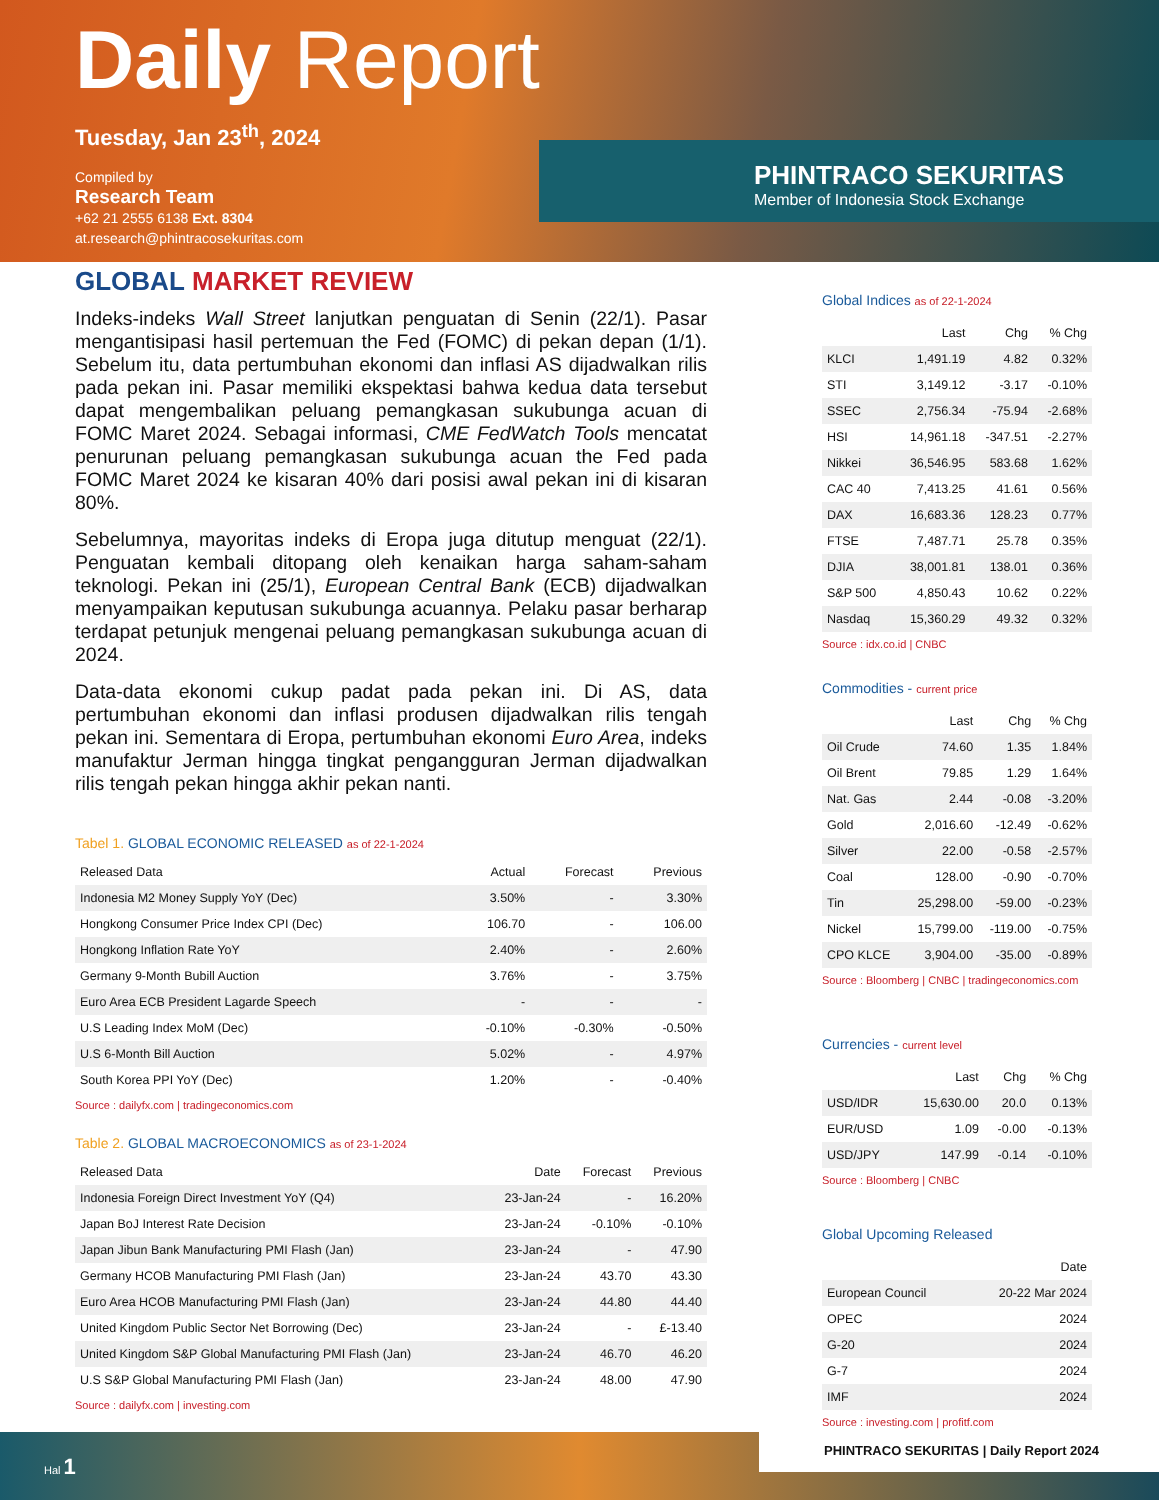Daily Report
Tuesday, Jan 23<sup>th</sup>, 2024
Compiled by
Research Team
+62 21 2555 6138 Ext. 8304
at.research@phintracosekuritas.com
PHINTRACO SEKURITAS
Member of Indonesia Stock Exchange
GLOBAL MARKET REVIEW
Indeks-indeks Wall Street lanjutkan penguatan di Senin (22/1). Pasar mengantisipasi hasil pertemuan the Fed (FOMC) di pekan depan (1/1). Sebelum itu, data pertumbuhan ekonomi dan inflasi AS dijadwalkan rilis pada pekan ini. Pasar memiliki ekspektasi bahwa kedua data tersebut dapat mengembalikan peluang pemangkasan sukubunga acuan di FOMC Maret 2024. Sebagai informasi, CME FedWatch Tools mencatat penurunan peluang pemangkasan sukubunga acuan the Fed pada FOMC Maret 2024 ke kisaran 40% dari posisi awal pekan ini di kisaran 80%.
Sebelumnya, mayoritas indeks di Eropa juga ditutup menguat (22/1). Penguatan kembali ditopang oleh kenaikan harga saham-saham teknologi. Pekan ini (25/1), European Central Bank (ECB) dijadwalkan menyampaikan keputusan sukubunga acuannya. Pelaku pasar berharap terdapat petunjuk mengenai peluang pemangkasan sukubunga acuan di 2024.
Data-data ekonomi cukup padat pada pekan ini. Di AS, data pertumbuhan ekonomi dan inflasi produsen dijadwalkan rilis tengah pekan ini. Sementara di Eropa, pertumbuhan ekonomi Euro Area, indeks manufaktur Jerman hingga tingkat pengangguran Jerman dijadwalkan rilis tengah pekan hingga akhir pekan nanti.
Tabel 1. GLOBAL ECONOMIC RELEASED as of 22-1-2024
| Released Data | Actual | Forecast | Previous |
| --- | --- | --- | --- |
| Indonesia M2 Money Supply YoY (Dec) | 3.50% | - | 3.30% |
| Hongkong Consumer Price Index CPI (Dec) | 106.70 | - | 106.00 |
| Hongkong Inflation Rate YoY | 2.40% | - | 2.60% |
| Germany 9-Month Bubill Auction | 3.76% | - | 3.75% |
| Euro Area ECB President Lagarde Speech | - | - | - |
| U.S Leading Index MoM (Dec) | -0.10% | -0.30% | -0.50% |
| U.S 6-Month Bill Auction | 5.02% | - | 4.97% |
| South Korea PPI YoY (Dec) | 1.20% | - | -0.40% |
Source : dailyfx.com | tradingeconomics.com
Table 2. GLOBAL MACROECONOMICS as of 23-1-2024
| Released Data | Date | Forecast | Previous |
| --- | --- | --- | --- |
| Indonesia Foreign Direct Investment YoY (Q4) | 23-Jan-24 | - | 16.20% |
| Japan BoJ Interest Rate Decision | 23-Jan-24 | -0.10% | -0.10% |
| Japan Jibun Bank Manufacturing PMI Flash (Jan) | 23-Jan-24 | - | 47.90 |
| Germany HCOB Manufacturing PMI Flash (Jan) | 23-Jan-24 | 43.70 | 43.30 |
| Euro Area HCOB Manufacturing PMI Flash (Jan) | 23-Jan-24 | 44.80 | 44.40 |
| United Kingdom Public Sector Net Borrowing (Dec) | 23-Jan-24 | - | £-13.40 |
| United Kingdom S&P Global Manufacturing PMI Flash (Jan) | 23-Jan-24 | 46.70 | 46.20 |
| U.S S&P Global Manufacturing PMI Flash (Jan) | 23-Jan-24 | 48.00 | 47.90 |
Source : dailyfx.com | investing.com
Global Indices as of 22-1-2024
| | Last | Chg | % Chg |
| --- | --- | --- | --- |
| KLCI | 1,491.19 | 4.82 | 0.32% |
| STI | 3,149.12 | -3.17 | -0.10% |
| SSEC | 2,756.34 | -75.94 | -2.68% |
| HSI | 14,961.18 | -347.51 | -2.27% |
| Nikkei | 36,546.95 | 583.68 | 1.62% |
| CAC 40 | 7,413.25 | 41.61 | 0.56% |
| DAX | 16,683.36 | 128.23 | 0.77% |
| FTSE | 7,487.71 | 25.78 | 0.35% |
| DJIA | 38,001.81 | 138.01 | 0.36% |
| S&P 500 | 4,850.43 | 10.62 | 0.22% |
| Nasdaq | 15,360.29 | 49.32 | 0.32% |
Source : idx.co.id | CNBC
Commodities - current price
| | Last | Chg | % Chg |
| --- | --- | --- | --- |
| Oil Crude | 74.60 | 1.35 | 1.84% |
| Oil Brent | 79.85 | 1.29 | 1.64% |
| Nat. Gas | 2.44 | -0.08 | -3.20% |
| Gold | 2,016.60 | -12.49 | -0.62% |
| Silver | 22.00 | -0.58 | -2.57% |
| Coal | 128.00 | -0.90 | -0.70% |
| Tin | 25,298.00 | -59.00 | -0.23% |
| Nickel | 15,799.00 | -119.00 | -0.75% |
| CPO KLCE | 3,904.00 | -35.00 | -0.89% |
Source : Bloomberg | CNBC | tradingeconomics.com
Currencies - current level
| | Last | Chg | % Chg |
| --- | --- | --- | --- |
| USD/IDR | 15,630.00 | 20.0 | 0.13% |
| EUR/USD | 1.09 | -0.00 | -0.13% |
| USD/JPY | 147.99 | -0.14 | -0.10% |
Source : Bloomberg | CNBC
Global Upcoming Released
| | Date |
| --- | --- |
| European Council | 20-22 Mar 2024 |
| OPEC | 2024 |
| G-20 | 2024 |
| G-7 | 2024 |
| IMF | 2024 |
Source : investing.com | profitf.com
Hal 1
PHINTRACO SEKURITAS | Daily Report 2024